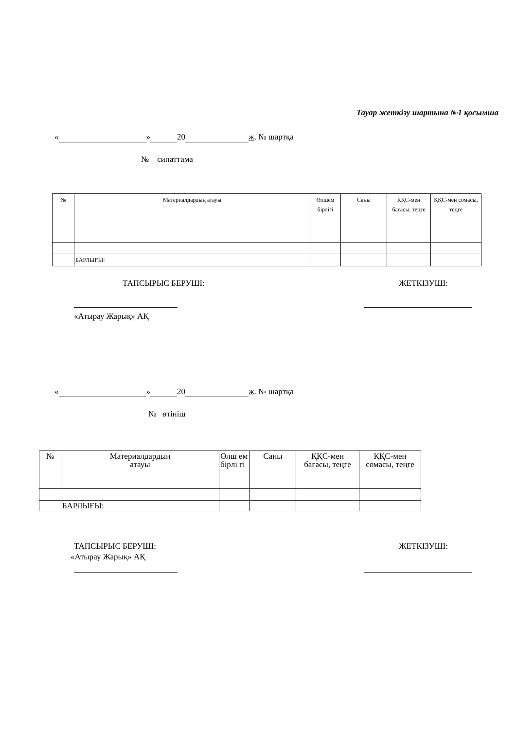Тауар жеткізу шартына №1 қосымша
« » 20 ж. № шартқа
№ сипаттама
| № | Материалдардың атауы | Өлшем бірлігі | Саны | ҚҚС-мен бағасы, теңге | ҚҚС-мен сомасы, теңге |
| | БАРЛЫҒЫ: | | | | |
ТАПСЫРЫС БЕРУШІ: ЖЕТКІЗУШІ:
«Атырау Жарық» АҚ
« » 20 ж. № шартқа
№ өтініш
| № | Материалдардың атауы | Өлш ем бірлі гі | Саны | ҚҚС-мен бағасы, теңге | ҚҚС-мен сомасы, теңге |
| | БАРЛЫҒЫ: | | | | |
ТАПСЫРЫС БЕРУШІ: ЖЕТКІЗУШІ:
«Атырау Жарық» АҚ